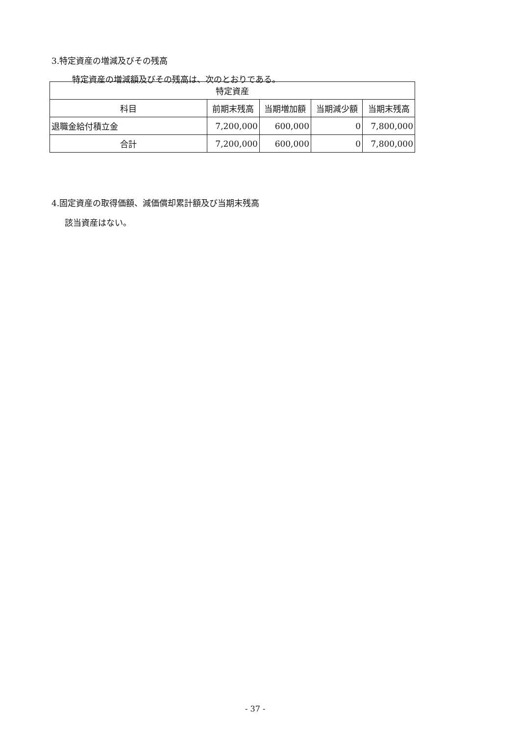3.特定資産の増減及びその残高
特定資産の増減額及びその残高は、次のとおりである。
| 特定資産 | | | | |
| --- | --- | --- | --- | --- |
| 科目 | 前期末残高 | 当期増加額 | 当期減少額 | 当期末残高 |
| 退職金給付積立金 | 7,200,000 | 600,000 | 0 | 7,800,000 |
| 合計 | 7,200,000 | 600,000 | 0 | 7,800,000 |
4.固定資産の取得価額、減価償却累計額及び当期末残高
該当資産はない。
- 37 -